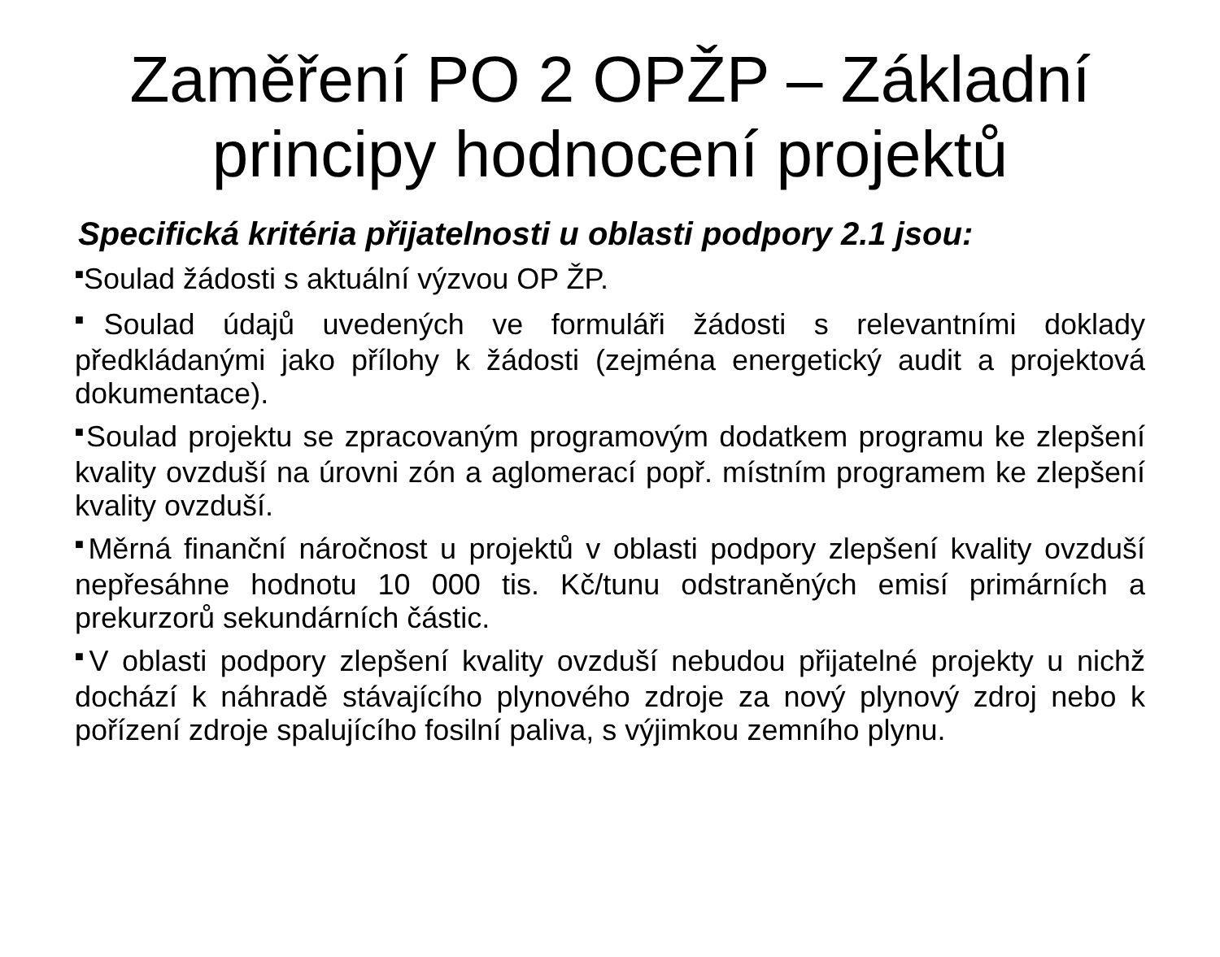Zaměření PO 2 OPŽP – Základní principy hodnocení projektů
Specifická kritéria přijatelnosti u oblasti podpory 2.1 jsou:
■Soulad žádosti s aktuální výzvou OP ŽP.
■Soulad údajů uvedených ve formuláři žádosti s relevantními doklady předkládanými jako přílohy k žádosti (zejména energetický audit a projektová dokumentace).
■Soulad projektu se zpracovaným programovým dodatkem programu ke zlepšení kvality ovzduší na úrovni zón a aglomerací popř. místním programem ke zlepšení kvality ovzduší.
■Měrná finanční náročnost u projektů v oblasti podpory zlepšení kvality ovzduší nepřesáhne hodnotu 10 000 tis. Kč/tunu odstraněných emisí primárních a prekurzorů sekundárních částic.
■V oblasti podpory zlepšení kvality ovzduší nebudou přijatelné projekty u nichž dochází k náhradě stávajícího plynového zdroje za nový plynový zdroj nebo k pořízení zdroje spalujícího fosilní paliva, s výjimkou zemního plynu.